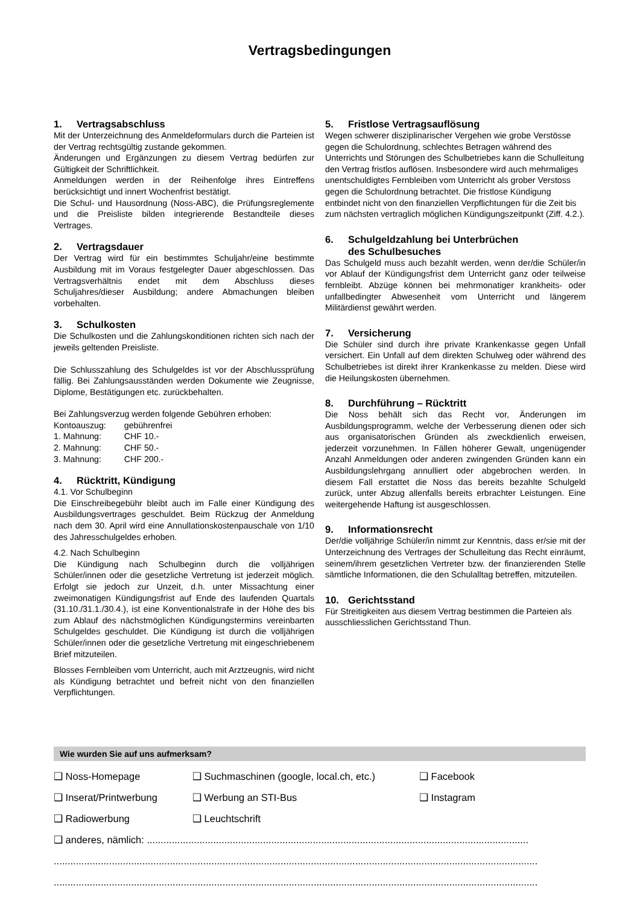Vertragsbedingungen
1. Vertragsabschluss
Mit der Unterzeichnung des Anmeldeformulars durch die Parteien ist der Vertrag rechtsgültig zustande gekommen.
Änderungen und Ergänzungen zu diesem Vertrag bedürfen zur Gültigkeit der Schriftlichkeit.
Anmeldungen werden in der Reihenfolge ihres Eintreffens berücksichtigt und innert Wochenfrist bestätigt.
Die Schul- und Hausordnung (Noss-ABC), die Prüfungsreglemente und die Preisliste bilden integrierende Bestandteile dieses Vertrages.
2. Vertragsdauer
Der Vertrag wird für ein bestimmtes Schuljahr/eine bestimmte Ausbildung mit im Voraus festgelegter Dauer abgeschlossen. Das Vertragsverhältnis endet mit dem Abschluss dieses Schuljahres/dieser Ausbildung; andere Abmachungen bleiben vorbehalten.
3. Schulkosten
Die Schulkosten und die Zahlungskonditionen richten sich nach der jeweils geltenden Preisliste.
Die Schlusszahlung des Schulgeldes ist vor der Abschlussprüfung fällig. Bei Zahlungsausständen werden Dokumente wie Zeugnisse, Diplome, Bestätigungen etc. zurückbehalten.
Bei Zahlungsverzug werden folgende Gebühren erhoben:
| Kontoauszug: | gebührenfrei |
| 1. Mahnung: | CHF 10.- |
| 2. Mahnung: | CHF 50.- |
| 3. Mahnung: | CHF 200.- |
4. Rücktritt, Kündigung
4.1. Vor Schulbeginn
Die Einschreibegebühr bleibt auch im Falle einer Kündigung des Ausbildungsvertrages geschuldet. Beim Rückzug der Anmeldung nach dem 30. April wird eine Annullationskostenpauschale von 1/10 des Jahresschulgeldes erhoben.
4.2. Nach Schulbeginn
Die Kündigung nach Schulbeginn durch die volljährigen Schüler/innen oder die gesetzliche Vertretung ist jederzeit möglich. Erfolgt sie jedoch zur Unzeit, d.h. unter Missachtung einer zweimonatigen Kündigungsfrist auf Ende des laufenden Quartals (31.10./31.1./30.4.), ist eine Konventionalstrafe in der Höhe des bis zum Ablauf des nächstmöglichen Kündigungstermins vereinbarten Schulgeldes geschuldet. Die Kündigung ist durch die volljährigen Schüler/innen oder die gesetzliche Vertretung mit eingeschriebenem Brief mitzuteilen.
Blosses Fernbleiben vom Unterricht, auch mit Arztzeugnis, wird nicht als Kündigung betrachtet und befreit nicht von den finanziellen Verpflichtungen.
5. Fristlose Vertragsauflösung
Wegen schwerer disziplinarischer Vergehen wie grobe Verstösse gegen die Schulordnung, schlechtes Betragen während des Unterrichts und Störungen des Schulbetriebes kann die Schulleitung den Vertrag fristlos auflösen. Insbesondere wird auch mehrmaliges unentschuldigtes Fernbleiben vom Unterricht als grober Verstoss gegen die Schulordnung betrachtet. Die fristlose Kündigung entbindet nicht von den finanziellen Verpflichtungen für die Zeit bis zum nächsten vertraglich möglichen Kündigungszeitpunkt (Ziff. 4.2.).
6. Schulgeldzahlung bei Unterbrüchen
des Schulbesuches
Das Schulgeld muss auch bezahlt werden, wenn der/die Schüler/in vor Ablauf der Kündigungsfrist dem Unterricht ganz oder teilweise fernbleibt. Abzüge können bei mehrmonatiger krankheits- oder unfallbedingter Abwesenheit vom Unterricht und längerem Militärdienst gewährt werden.
7. Versicherung
Die Schüler sind durch ihre private Krankenkasse gegen Unfall versichert. Ein Unfall auf dem direkten Schulweg oder während des Schulbetriebes ist direkt ihrer Krankenkasse zu melden. Diese wird die Heilungskosten übernehmen.
8. Durchführung – Rücktritt
Die Noss behält sich das Recht vor, Änderungen im Ausbildungsprogramm, welche der Verbesserung dienen oder sich aus organisatorischen Gründen als zweckdienlich erweisen, jederzeit vorzunehmen. In Fällen höherer Gewalt, ungenügender Anzahl Anmeldungen oder anderen zwingenden Gründen kann ein Ausbildungslehrgang annulliert oder abgebrochen werden. In diesem Fall erstattet die Noss das bereits bezahlte Schulgeld zurück, unter Abzug allenfalls bereits erbrachter Leistungen. Eine weitergehende Haftung ist ausgeschlossen.
9. Informationsrecht
Der/die volljährige Schüler/in nimmt zur Kenntnis, dass er/sie mit der Unterzeichnung des Vertrages der Schulleitung das Recht einräumt, seinem/ihrem gesetzlichen Vertreter bzw. der finanzierenden Stelle sämtliche Informationen, die den Schulalltag betreffen, mitzuteilen.
10. Gerichtsstand
Für Streitigkeiten aus diesem Vertrag bestimmen die Parteien als ausschliesslichen Gerichtsstand Thun.
Wie wurden Sie auf uns aufmerksam?
❑ Noss-Homepage ❑ Suchmaschinen (google, local.ch, etc.)
❑ Facebook
❑ Inserat/Printwerbung ❑ Werbung an STI-Bus ❑ Instagram
❑ Radiowerbung ❑ Leuchtschrift
❑ anderes, nämlich: ..........................................................................................................................................
...............................................................................................................................................................................
...............................................................................................................................................................................